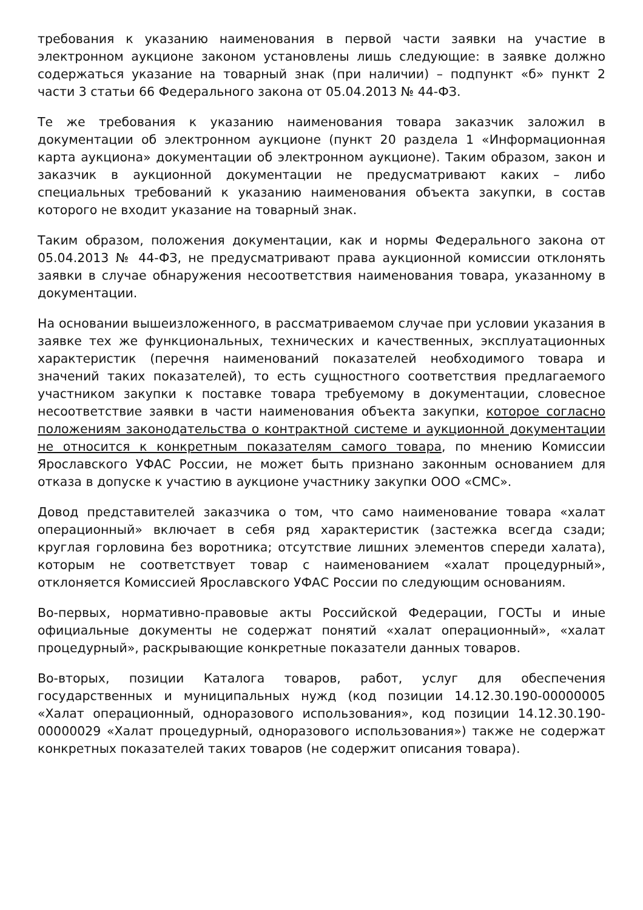требования к указанию наименования в первой части заявки на участие в электронном аукционе законом установлены лишь следующие: в заявке должно содержаться указание на товарный знак (при наличии) – подпункт «б» пункт 2 части 3 статьи 66 Федерального закона от 05.04.2013 № 44-ФЗ.
Те же требования к указанию наименования товара заказчик заложил в документации об электронном аукционе (пункт 20 раздела 1 «Информационная карта аукциона» документации об электронном аукционе). Таким образом, закон и заказчик в аукционной документации не предусматривают каких – либо специальных требований к указанию наименования объекта закупки, в состав которого не входит указание на товарный знак.
Таким образом, положения документации, как и нормы Федерального закона от 05.04.2013 № 44-ФЗ, не предусматривают права аукционной комиссии отклонять заявки в случае обнаружения несоответствия наименования товара, указанному в документации.
На основании вышеизложенного, в рассматриваемом случае при условии указания в заявке тех же функциональных, технических и качественных, эксплуатационных характеристик (перечня наименований показателей необходимого товара и значений таких показателей), то есть сущностного соответствия предлагаемого участником закупки к поставке товара требуемому в документации, словесное несоответствие заявки в части наименования объекта закупки, которое согласно положениям законодательства о контрактной системе и аукционной документации не относится к конкретным показателям самого товара, по мнению Комиссии Ярославского УФАС России, не может быть признано законным основанием для отказа в допуске к участию в аукционе участнику закупки ООО «СМС».
Довод представителей заказчика о том, что само наименование товара «халат операционный» включает в себя ряд характеристик (застежка всегда сзади; круглая горловина без воротника; отсутствие лишних элементов спереди халата), которым не соответствует товар с наименованием «халат процедурный», отклоняется Комиссией Ярославского УФАС России по следующим основаниям.
Во-первых, нормативно-правовые акты Российской Федерации, ГОСТы и иные официальные документы не содержат понятий «халат операционный», «халат процедурный», раскрывающие конкретные показатели данных товаров.
Во-вторых, позиции Каталога товаров, работ, услуг для обеспечения государственных и муниципальных нужд (код позиции 14.12.30.190-00000005 «Халат операционный, одноразового использования», код позиции 14.12.30.190-00000029 «Халат процедурный, одноразового использования») также не содержат конкретных показателей таких товаров (не содержит описания товара).